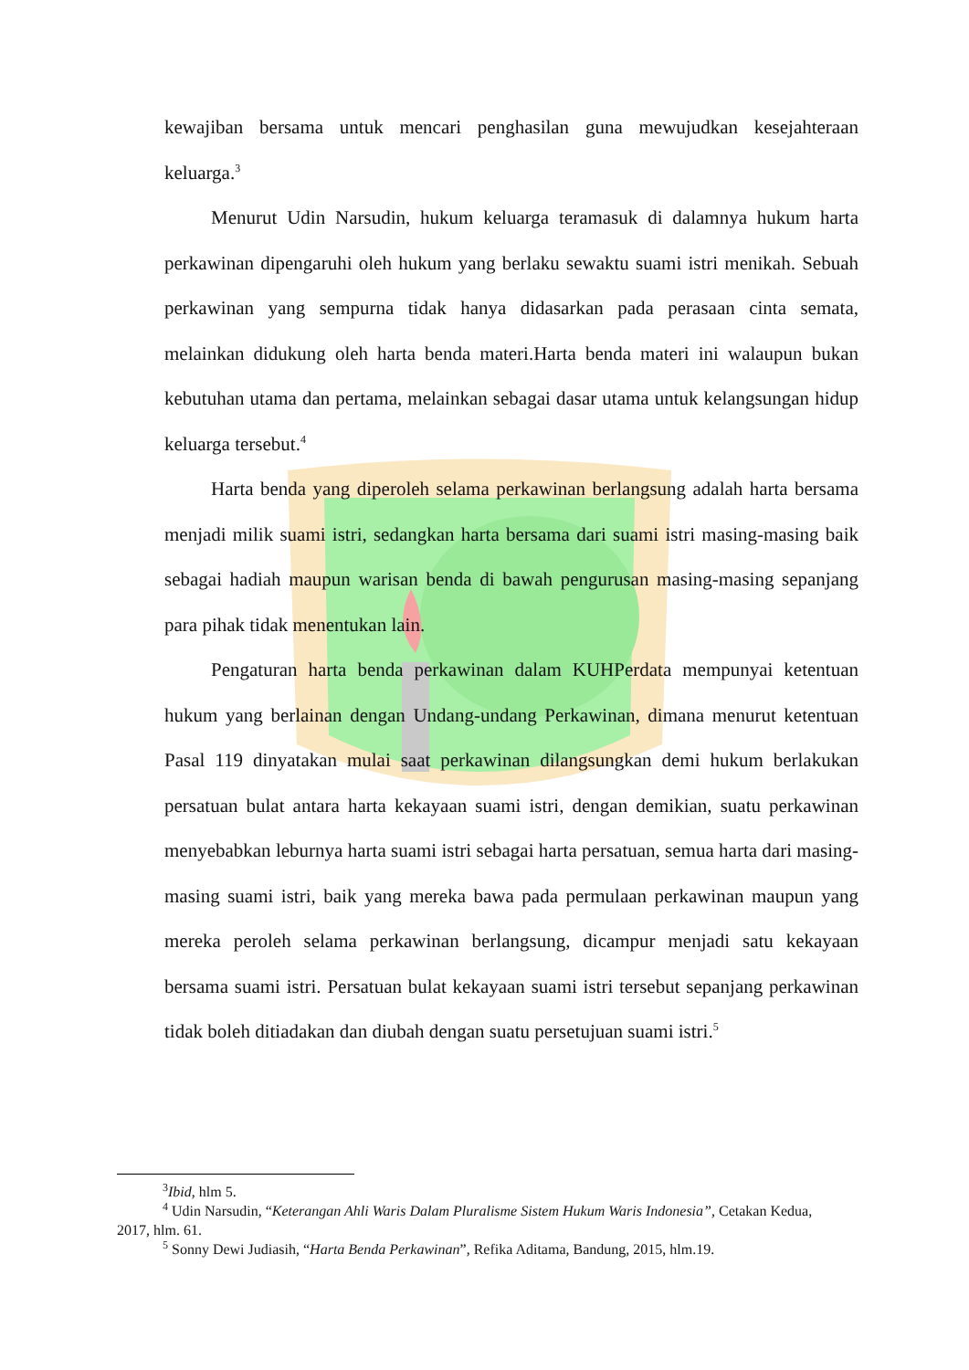kewajiban bersama untuk mencari penghasilan guna mewujudkan kesejahteraan keluarga.<sup>3</sup>
Menurut Udin Narsudin, hukum keluarga teramasuk di dalamnya hukum harta perkawinan dipengaruhi oleh hukum yang berlaku sewaktu suami istri menikah. Sebuah perkawinan yang sempurna tidak hanya didasarkan pada perasaan cinta semata, melainkan didukung oleh harta benda materi.Harta benda materi ini walaupun bukan kebutuhan utama dan pertama, melainkan sebagai dasar utama untuk kelangsungan hidup keluarga tersebut.<sup>4</sup>
Harta benda yang diperoleh selama perkawinan berlangsung adalah harta bersama menjadi milik suami istri, sedangkan harta bersama dari suami istri masing-masing baik sebagai hadiah maupun warisan benda di bawah pengurusan masing-masing sepanjang para pihak tidak menentukan lain.
Pengaturan harta benda perkawinan dalam KUHPerdata mempunyai ketentuan hukum yang berlainan dengan Undang-undang Perkawinan, dimana menurut ketentuan Pasal 119 dinyatakan mulai saat perkawinan dilangsungkan demi hukum berlakukan persatuan bulat antara harta kekayaan suami istri, dengan demikian, suatu perkawinan menyebabkan leburnya harta suami istri sebagai harta persatuan, semua harta dari masing-masing suami istri, baik yang mereka bawa pada permulaan perkawinan maupun yang mereka peroleh selama perkawinan berlangsung, dicampur menjadi satu kekayaan bersama suami istri. Persatuan bulat kekayaan suami istri tersebut sepanjang perkawinan tidak boleh ditiadakan dan diubah dengan suatu persetujuan suami istri.<sup>5</sup>
<sup>3</sup> Ibid, hlm 5.
<sup>4</sup> Udin Narsudin, “Keterangan Ahli Waris Dalam Pluralisme Sistem Hukum Waris Indonesia”, Cetakan Kedua, 2017, hlm. 61.
<sup>5</sup> Sonny Dewi Judiasih, “Harta Benda Perkawinan”, Refika Aditama, Bandung, 2015, hlm.19.